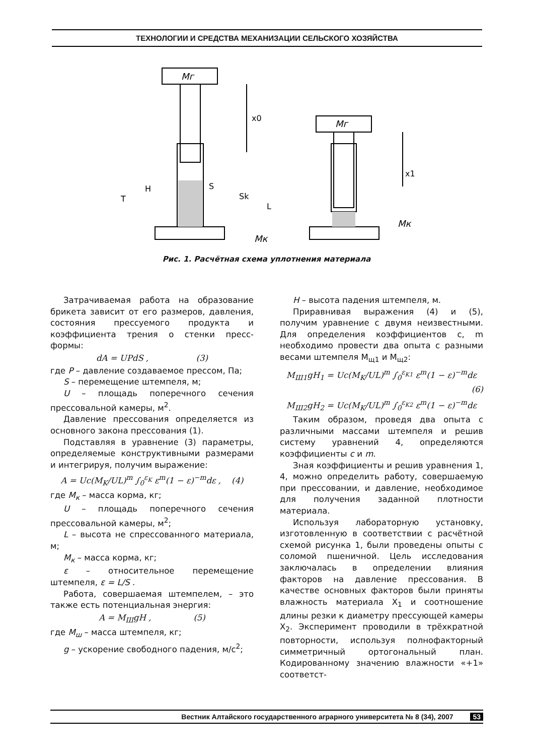ТЕХНОЛОГИИ И СРЕДСТВА МЕХАНИЗАЦИИ СЕЛЬСКОГО ХОЗЯЙСТВА
Мг
Мг
x0
x1
T
H
S
Sk
L
Мк
Мк
Рис. 1. Расчётная схема уплотнения материала
Затрачиваемая работа на образование брикета зависит от его размеров, давления, состояния прессуемого продукта и коэффициента трения о стенки пресс-формы:
dA = UPdS , (3)
где P – давление создаваемое прессом, Па;
S – перемещение штемпеля, м;
U – площадь поперечного сечения прессовальной камеры, м<sup>2</sup>.
Давление прессования определяется из основного закона прессования (1).
Подставляя в уравнение (3) параметры, определяемые конструктивными размерами и интегрируя, получим выражение:
A = Uc(M<sub>K</sub>/UL)<sup>m</sup> ∫<sub>0</sub><sup>ε<sub>K</sub></sup> ε<sup>m</sup>(1 − ε)<sup>−m</sup>dε , (4)
где М<sub>к</sub> – масса корма, кг;
U – площадь поперечного сечения прессовальной камеры, м<sup>2</sup>;
L – высота не спрессованного материала, м;
М<sub>к</sub> – масса корма, кг;
ε – относительное перемещение штемпеля, ε = L/S .
Работа, совершаемая штемпелем, – это также есть потенциальная энергия:
A = M<sub>Ш</sub>gH , (5)
где М<sub>ш</sub> – масса штемпеля, кг;
g – ускорение свободного падения, м/с<sup>2</sup>;
H – высота падения штемпеля, м.
Приравнивая выражения (4) и (5), получим уравнение с двумя неизвестными. Для определения коэффициентов c, m необходимо провести два опыта с разными весами штемпеля М<sub>щ1</sub> и М<sub>щ2</sub>:
M<sub>Ш1</sub>gH<sub>1</sub> = Uc(M<sub>K</sub>/UL)<sup>m</sup> ∫<sub>0</sub><sup>ε<sub>K1</sub></sup> ε<sup>m</sup>(1 − ε)<sup>−m</sup>dε
(6)
M<sub>Ш2</sub>gH<sub>2</sub> = Uc(M<sub>K</sub>/UL)<sup>m</sup> ∫<sub>0</sub><sup>ε<sub>K2</sub></sup> ε<sup>m</sup>(1 − ε)<sup>−m</sup>dε
Таким образом, проведя два опыта с различными массами штемпеля и решив систему уравнений 4, определяются коэффициенты с и m.
Зная коэффициенты и решив уравнения 1, 4, можно определить работу, совершаемую при прессовании, и давление, необходимое для получения заданной плотности материала.
Используя лабораторную установку, изготовленную в соответствии с расчётной схемой рисунка 1, были проведены опыты с соломой пшеничной. Цель исследования заключалась в определении влияния факторов на давление прессования. В качестве основных факторов были приняты влажность материала Х<sub>1</sub> и соотношение длины резки к диаметру прессующей камеры Х<sub>2</sub>. Эксперимент проводили в трёхкратной повторности, используя полнофакторный симметричный ортогональный план. Кодированному значению влажности «+1» соответст-
Вестник Алтайского государственного аграрного университета № 8 (34), 2007 53